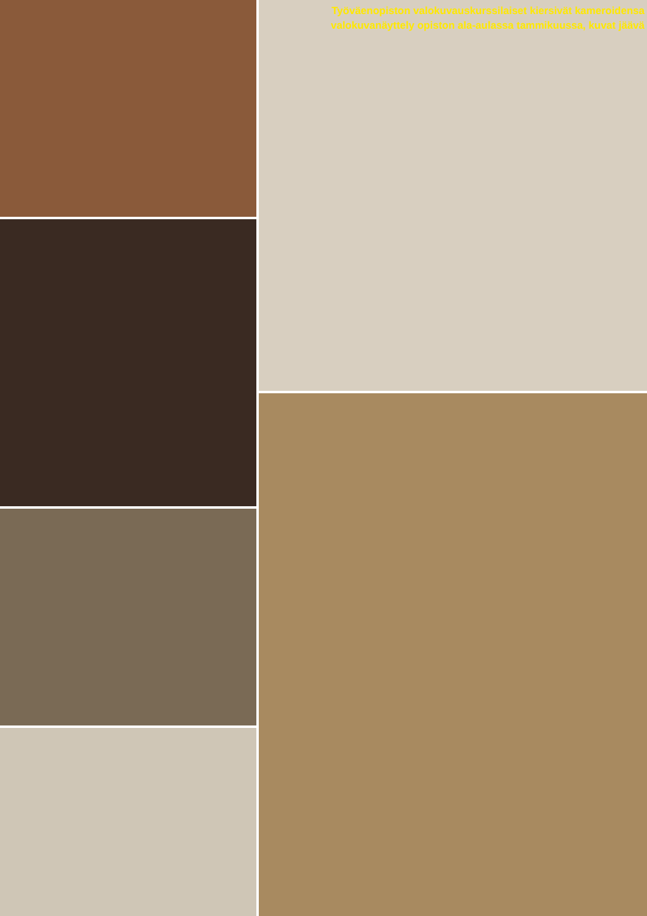Työväenopiston valokuvauskurssilaiset kiersivät kameroidensa valokuvanäyttely opiston ala-aulassa tammikuussa, kuvat jäävä